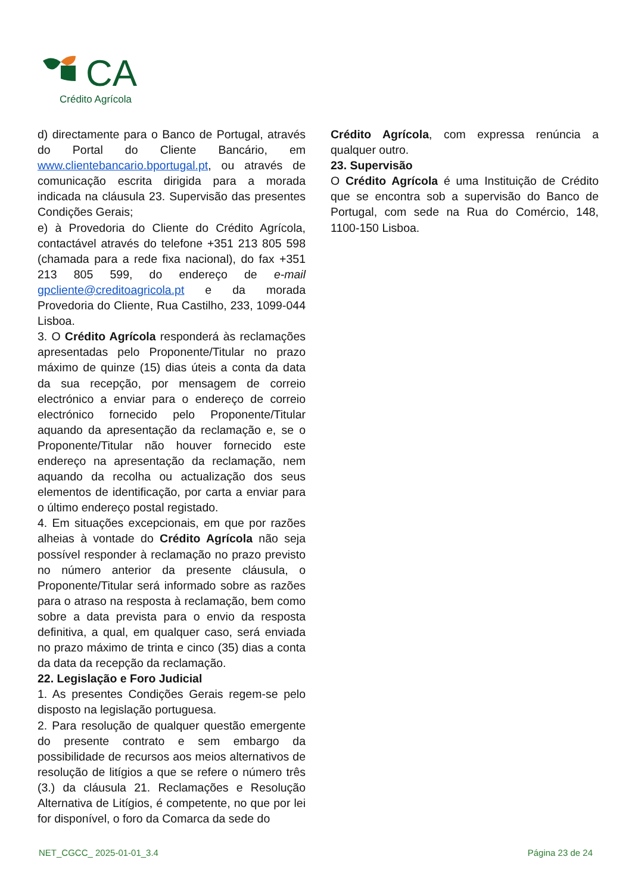CA
Crédito Agrícola
d) directamente para o Banco de Portugal, através do Portal do Cliente Bancário, em www.clientebancario.bportugal.pt, ou através de comunicação escrita dirigida para a morada indicada na cláusula 23. Supervisão das presentes Condições Gerais;
e) à Provedoria do Cliente do Crédito Agrícola, contactável através do telefone +351 213 805 598 (chamada para a rede fixa nacional), do fax +351 213 805 599, do endereço de e-mail gpcliente@creditoagricola.pt e da morada Provedoria do Cliente, Rua Castilho, 233, 1099-044 Lisboa.
3. O Crédito Agrícola responderá às reclamações apresentadas pelo Proponente/Titular no prazo máximo de quinze (15) dias úteis a conta da data da sua recepção, por mensagem de correio electrónico a enviar para o endereço de correio electrónico fornecido pelo Proponente/Titular aquando da apresentação da reclamação e, se o Proponente/Titular não houver fornecido este endereço na apresentação da reclamação, nem aquando da recolha ou actualização dos seus elementos de identificação, por carta a enviar para o último endereço postal registado.
4. Em situações excepcionais, em que por razões alheias à vontade do Crédito Agrícola não seja possível responder à reclamação no prazo previsto no número anterior da presente cláusula, o Proponente/Titular será informado sobre as razões para o atraso na resposta à reclamação, bem como sobre a data prevista para o envio da resposta definitiva, a qual, em qualquer caso, será enviada no prazo máximo de trinta e cinco (35) dias a conta da data da recepção da reclamação.
22. Legislação e Foro Judicial
1. As presentes Condições Gerais regem-se pelo disposto na legislação portuguesa.
2. Para resolução de qualquer questão emergente do presente contrato e sem embargo da possibilidade de recursos aos meios alternativos de resolução de litígios a que se refere o número três (3.) da cláusula 21. Reclamações e Resolução Alternativa de Litígios, é competente, no que por lei for disponível, o foro da Comarca da sede do
Crédito Agrícola, com expressa renúncia a qualquer outro.
23. Supervisão
O Crédito Agrícola é uma Instituição de Crédito que se encontra sob a supervisão do Banco de Portugal, com sede na Rua do Comércio, 148, 1100-150 Lisboa.
NET_CGCC_ 2025-01-01_3.4 Página 23 de 24